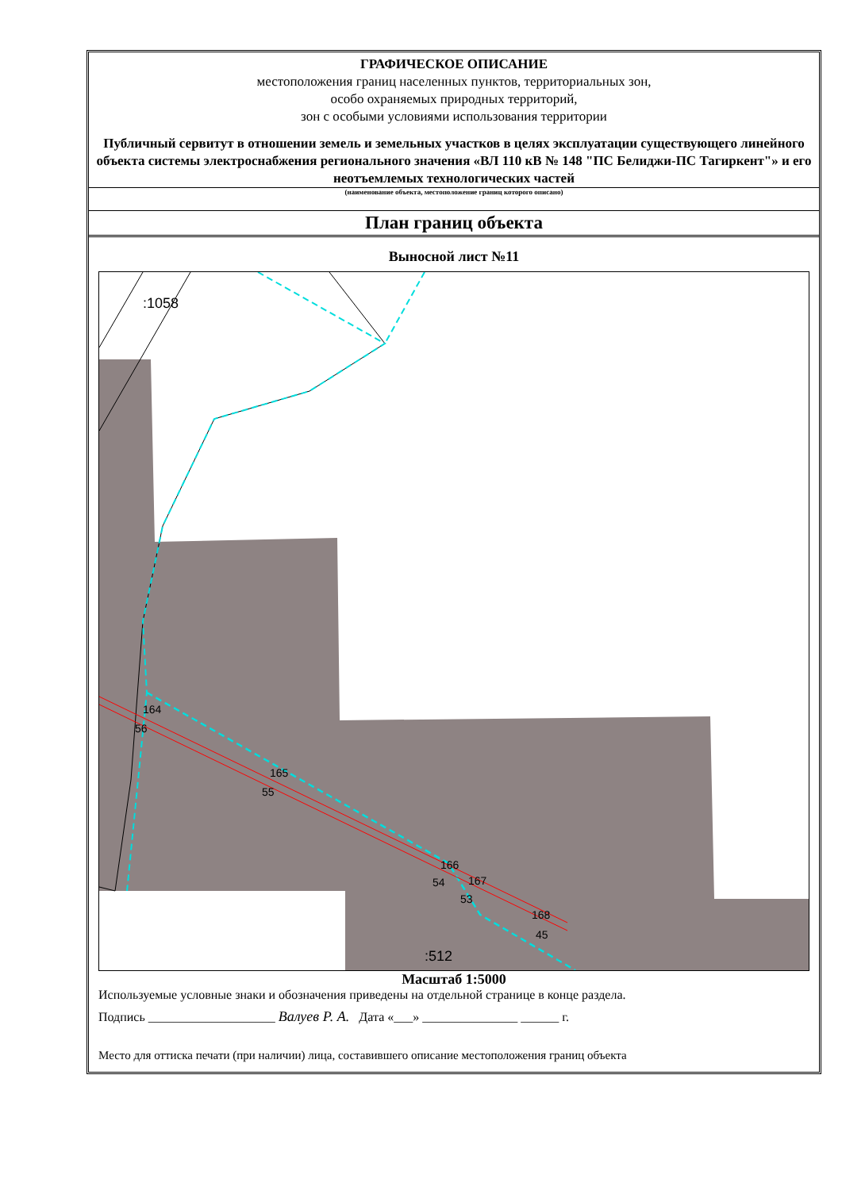ГРАФИЧЕСКОЕ ОПИСАНИЕ
местоположения границ населенных пунктов, территориальных зон,
особо охраняемых природных территорий,
зон с особыми условиями использования территории
Публичный сервитут в отношении земель и земельных участков в целях эксплуатации существующего линейного объекта системы электроснабжения регионального значения «ВЛ 110 кВ № 148 "ПС Белиджи-ПС Тагиркент"» и его неотъемлемых технологических частей
(наименование объекта, местоположение границ которого описано)
План границ объекта
Выносной лист №11
:1058
:512
164
56
165
55
166
54
167
53
168
45
Масштаб 1:5000
Используемые условные знаки и обозначения приведены на отдельной странице в конце раздела.
Подпись ____________________ Валуев Р. А. Дата «___» _______________ ______ г.
Место для оттиска печати (при наличии) лица, составившего описание местоположения границ объекта